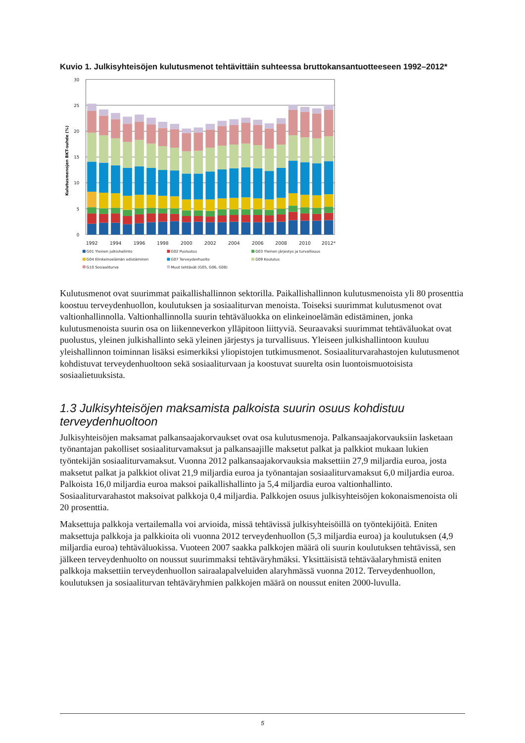Kuvio 1. Julkisyhteisöjen kulutusmenot tehtävittäin suhteessa bruttokansantuotteeseen 1992–2012*
30
25
20
15
10
5
0
Kulutusmenojen BKT-suhde (%)
1992
1994
1996
1998
2000
2002
2004
2006
2008
2010
2012*
G01 Yleinen julkishallinto
G02 Puolustus
G03 Yleinen järjestys ja turvallisuus
G04 Elinkeinoelämän edistäminen
G07 Terveydenhuolto
G09 Koulutus
G10 Sosiaaliturva
Muut tehtävät (G05, G06, G08)
Kulutusmenot ovat suurimmat paikallishallinnon sektorilla. Paikallishallinnon kulutusmenoista yli 80 prosenttia koostuu terveydenhuollon, koulutuksen ja sosiaaliturvan menoista. Toiseksi suurimmat kulutusmenot ovat valtionhallinnolla. Valtionhallinnolla suurin tehtäväluokka on elinkeinoelämän edistäminen, jonka kulutusmenoista suurin osa on liikenneverkon ylläpitoon liittyviä. Seuraavaksi suurimmat tehtäväluokat ovat puolustus, yleinen julkishallinto sekä yleinen järjestys ja turvallisuus. Yleiseen julkishallintoon kuuluu yleishallinnon toiminnan lisäksi esimerkiksi yliopistojen tutkimusmenot. Sosiaaliturvarahastojen kulutusmenot kohdistuvat terveydenhuoltoon sekä sosiaaliturvaan ja koostuvat suurelta osin luontoismuotoisista sosiaalietuuksista.
1.3 Julkisyhteisöjen maksamista palkoista suurin osuus kohdistuu terveydenhuoltoon
Julkisyhteisöjen maksamat palkansaajakorvaukset ovat osa kulutusmenoja. Palkansaajakorvauksiin lasketaan työnantajan pakolliset sosiaaliturvamaksut ja palkansaajille maksetut palkat ja palkkiot mukaan lukien työntekijän sosiaaliturvamaksut. Vuonna 2012 palkansaajakorvauksia maksettiin 27,9 miljardia euroa, josta maksetut palkat ja palkkiot olivat 21,9 miljardia euroa ja työnantajan sosiaaliturvamaksut 6,0 miljardia euroa. Palkoista 16,0 miljardia euroa maksoi paikallishallinto ja 5,4 miljardia euroa valtionhallinto. Sosiaaliturvarahastot maksoivat palkkoja 0,4 miljardia. Palkkojen osuus julkisyhteisöjen kokonaismenoista oli 20 prosenttia.
Maksettuja palkkoja vertailemalla voi arvioida, missä tehtävissä julkisyhteisöillä on työntekijöitä. Eniten maksettuja palkkoja ja palkkioita oli vuonna 2012 terveydenhuollon (5,3 miljardia euroa) ja koulutuksen (4,9 miljardia euroa) tehtäväluokissa. Vuoteen 2007 saakka palkkojen määrä oli suurin koulutuksen tehtävissä, sen jälkeen terveydenhuolto on noussut suurimmaksi tehtäväryhmäksi. Yksittäisistä tehtäväalaryhmistä eniten palkkoja maksettiin terveydenhuollon sairaalapalveluiden alaryhmässä vuonna 2012. Terveydenhuollon, koulutuksen ja sosiaaliturvan tehtäväryhmien palkkojen määrä on noussut eniten 2000-luvulla.
5